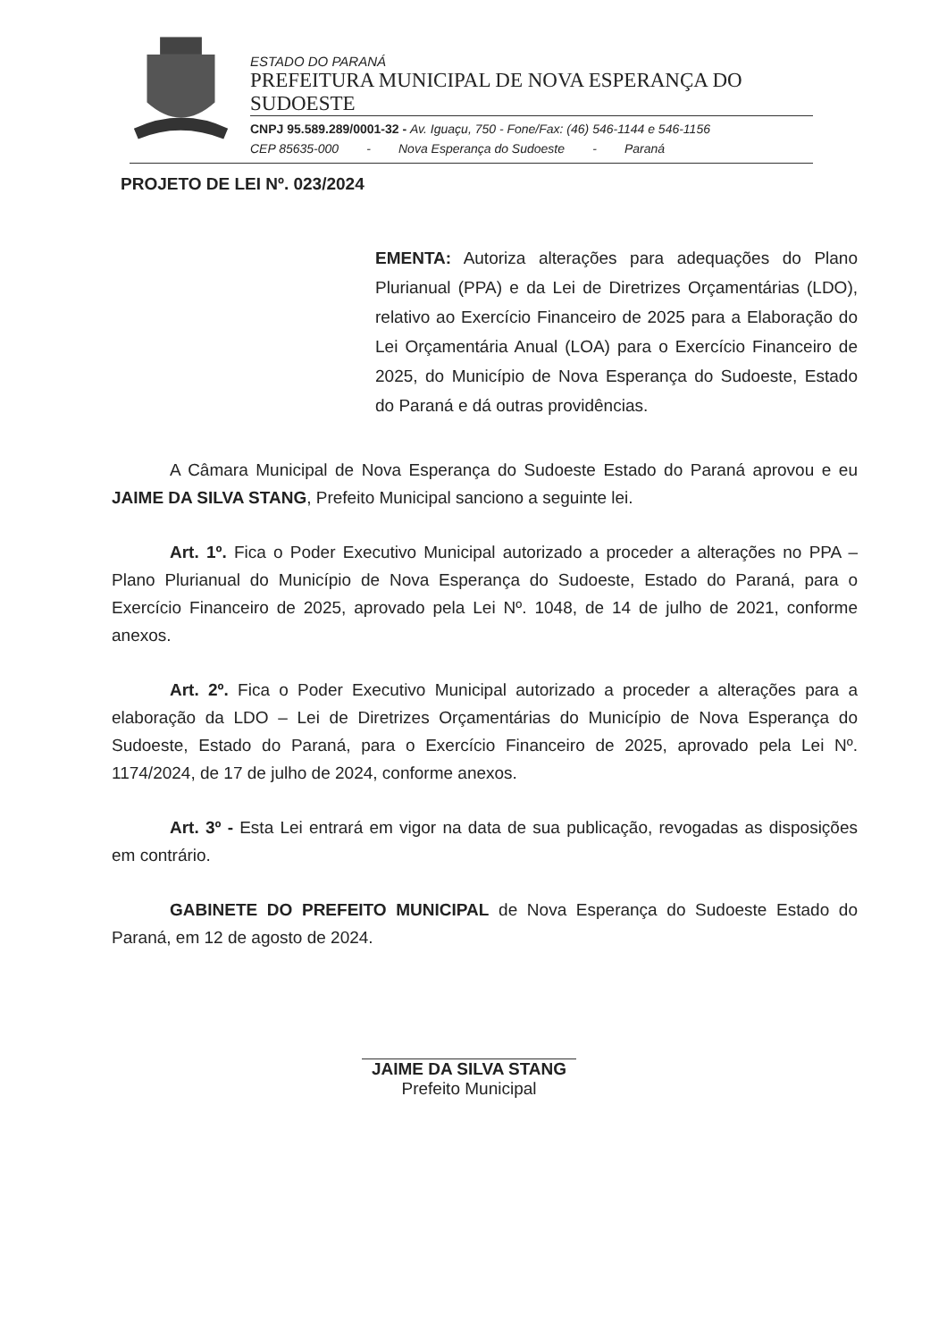ESTADO DO PARANÁ
PREFEITURA MUNICIPAL DE NOVA ESPERANÇA DO SUDOESTE
CNPJ 95.589.289/0001-32 - Av. Iguaçu, 750 - Fone/Fax: (46) 546-1144 e 546-1156
CEP 85635-000 - Nova Esperança do Sudoeste - Paraná
PROJETO DE LEI Nº. 023/2024
EMENTA: Autoriza alterações para adequações do Plano Plurianual (PPA) e da Lei de Diretrizes Orçamentárias (LDO), relativo ao Exercício Financeiro de 2025 para a Elaboração do Lei Orçamentária Anual (LOA) para o Exercício Financeiro de 2025, do Município de Nova Esperança do Sudoeste, Estado do Paraná e dá outras providências.
A Câmara Municipal de Nova Esperança do Sudoeste Estado do Paraná aprovou e eu JAIME DA SILVA STANG, Prefeito Municipal sanciono a seguinte lei.
Art. 1º. Fica o Poder Executivo Municipal autorizado a proceder a alterações no PPA – Plano Plurianual do Município de Nova Esperança do Sudoeste, Estado do Paraná, para o Exercício Financeiro de 2025, aprovado pela Lei Nº. 1048, de 14 de julho de 2021, conforme anexos.
Art. 2º. Fica o Poder Executivo Municipal autorizado a proceder a alterações para a elaboração da LDO – Lei de Diretrizes Orçamentárias do Município de Nova Esperança do Sudoeste, Estado do Paraná, para o Exercício Financeiro de 2025, aprovado pela Lei Nº. 1174/2024, de 17 de julho de 2024, conforme anexos.
Art. 3º - Esta Lei entrará em vigor na data de sua publicação, revogadas as disposições em contrário.
GABINETE DO PREFEITO MUNICIPAL de Nova Esperança do Sudoeste Estado do Paraná, em 12 de agosto de 2024.
JAIME DA SILVA STANG
Prefeito Municipal